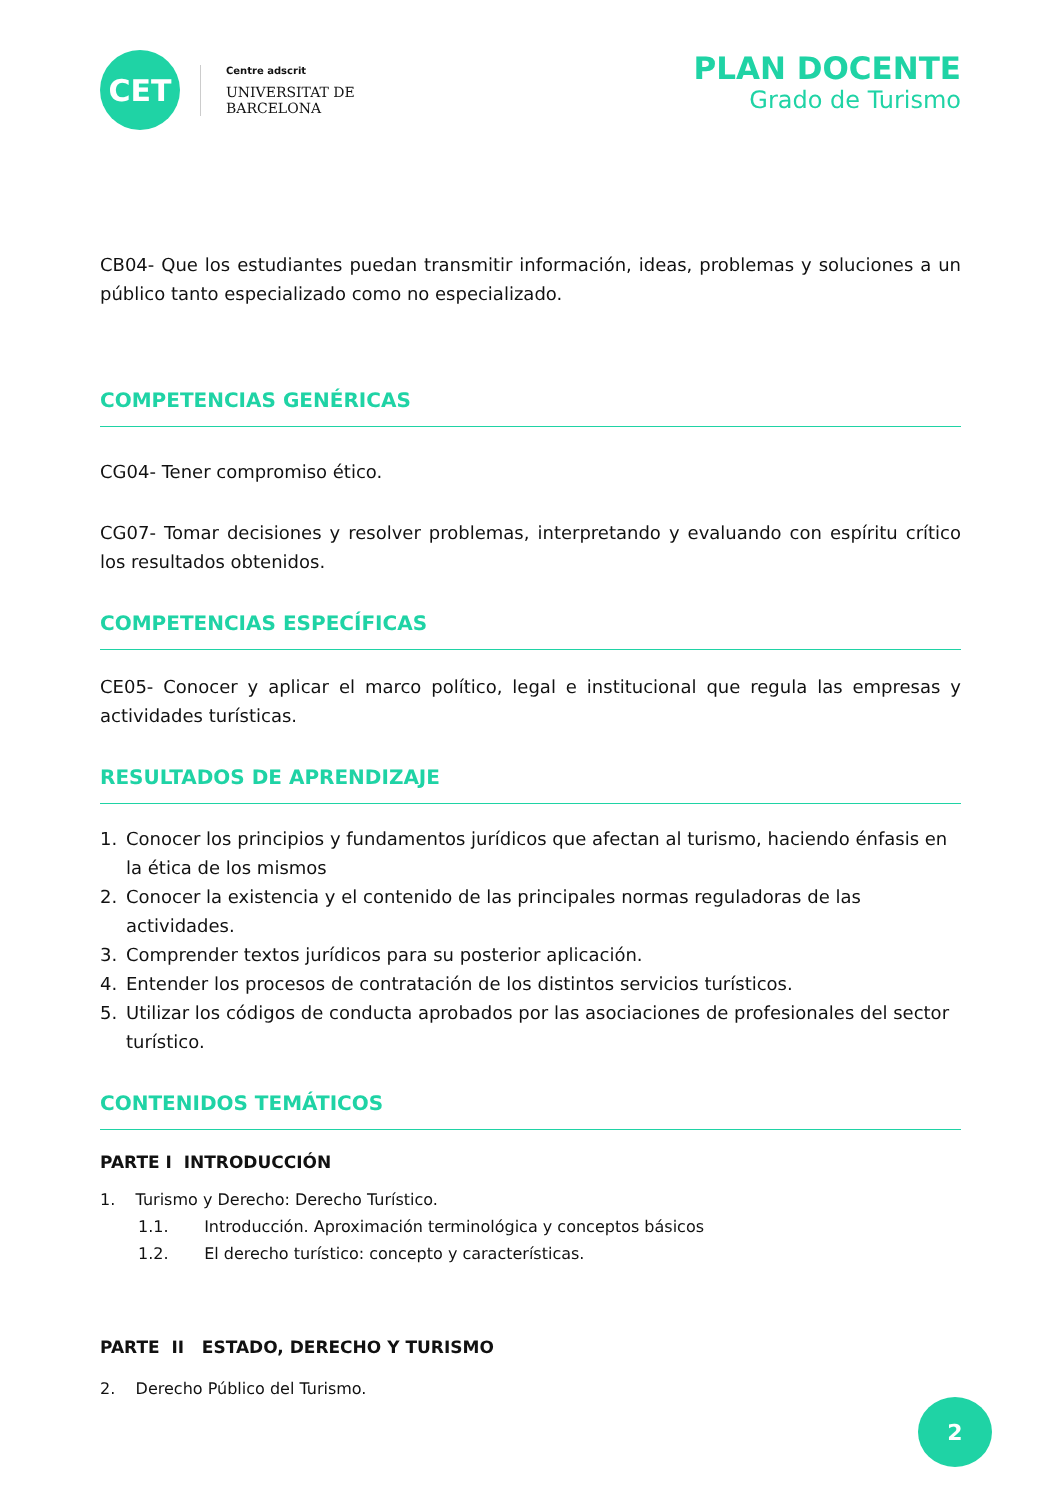CET
Centre adscrit
UNIVERSITAT DE
BARCELONA
PLAN DOCENTE
Grado de Turismo
CB04- Que los estudiantes puedan transmitir información, ideas, problemas y soluciones a un público tanto especializado como no especializado.
COMPETENCIAS GENÉRICAS
CG04- Tener compromiso ético.
CG07- Tomar decisiones y resolver problemas, interpretando y evaluando con espíritu crítico los resultados obtenidos.
COMPETENCIAS ESPECÍFICAS
CE05- Conocer y aplicar el marco político, legal e institucional que regula las empresas y actividades turísticas.
RESULTADOS DE APRENDIZAJE
1. Conocer los principios y fundamentos jurídicos que afectan al turismo, haciendo énfasis en la ética de los mismos
2. Conocer la existencia y el contenido de las principales normas reguladoras de las actividades.
3. Comprender textos jurídicos para su posterior aplicación.
4. Entender los procesos de contratación de los distintos servicios turísticos.
5. Utilizar los códigos de conducta aprobados por las asociaciones de profesionales del sector turístico.
CONTENIDOS TEMÁTICOS
PARTE I INTRODUCCIÓN
1. Turismo y Derecho: Derecho Turístico.
1.1. Introducción. Aproximación terminológica y conceptos básicos
1.2. El derecho turístico: concepto y características.
PARTE II ESTADO, DERECHO Y TURISMO
2. Derecho Público del Turismo.
2